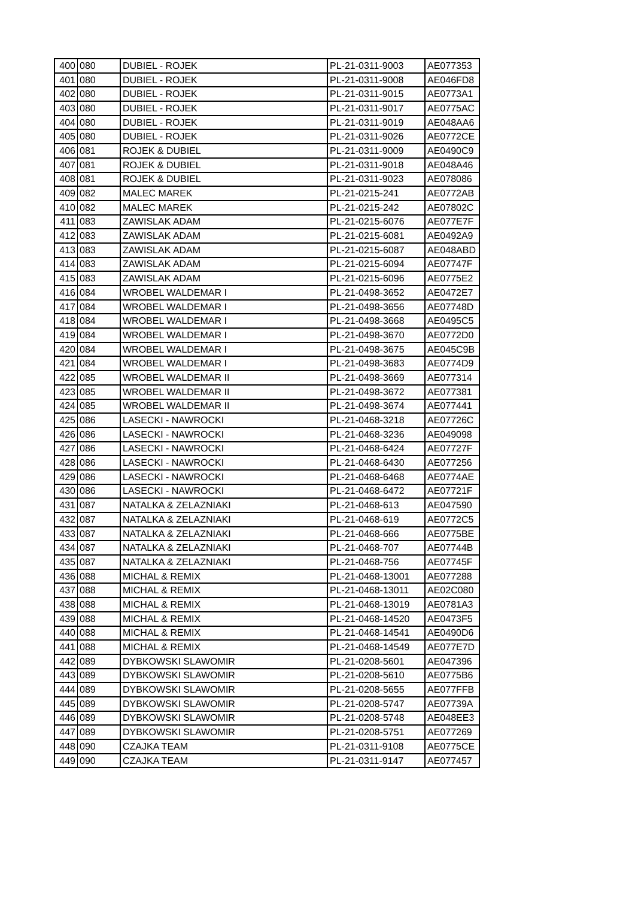| 400 | 080 | DUBIEL - ROJEK | PL-21-0311-9003 | AE077353 |
| 401 | 080 | DUBIEL - ROJEK | PL-21-0311-9008 | AE046FD8 |
| 402 | 080 | DUBIEL - ROJEK | PL-21-0311-9015 | AE0773A1 |
| 403 | 080 | DUBIEL - ROJEK | PL-21-0311-9017 | AE0775AC |
| 404 | 080 | DUBIEL - ROJEK | PL-21-0311-9019 | AE048AA6 |
| 405 | 080 | DUBIEL - ROJEK | PL-21-0311-9026 | AE0772CE |
| 406 | 081 | ROJEK & DUBIEL | PL-21-0311-9009 | AE0490C9 |
| 407 | 081 | ROJEK & DUBIEL | PL-21-0311-9018 | AE048A46 |
| 408 | 081 | ROJEK & DUBIEL | PL-21-0311-9023 | AE078086 |
| 409 | 082 | MALEC MAREK | PL-21-0215-241 | AE0772AB |
| 410 | 082 | MALEC MAREK | PL-21-0215-242 | AE07802C |
| 411 | 083 | ZAWISLAK ADAM | PL-21-0215-6076 | AE077E7F |
| 412 | 083 | ZAWISLAK ADAM | PL-21-0215-6081 | AE0492A9 |
| 413 | 083 | ZAWISLAK ADAM | PL-21-0215-6087 | AE048ABD |
| 414 | 083 | ZAWISLAK ADAM | PL-21-0215-6094 | AE07747F |
| 415 | 083 | ZAWISLAK ADAM | PL-21-0215-6096 | AE0775E2 |
| 416 | 084 | WROBEL WALDEMAR I | PL-21-0498-3652 | AE0472E7 |
| 417 | 084 | WROBEL WALDEMAR I | PL-21-0498-3656 | AE07748D |
| 418 | 084 | WROBEL WALDEMAR I | PL-21-0498-3668 | AE0495C5 |
| 419 | 084 | WROBEL WALDEMAR I | PL-21-0498-3670 | AE0772D0 |
| 420 | 084 | WROBEL WALDEMAR I | PL-21-0498-3675 | AE045C9B |
| 421 | 084 | WROBEL WALDEMAR I | PL-21-0498-3683 | AE0774D9 |
| 422 | 085 | WROBEL WALDEMAR II | PL-21-0498-3669 | AE077314 |
| 423 | 085 | WROBEL WALDEMAR II | PL-21-0498-3672 | AE077381 |
| 424 | 085 | WROBEL WALDEMAR II | PL-21-0498-3674 | AE077441 |
| 425 | 086 | LASECKI - NAWROCKI | PL-21-0468-3218 | AE07726C |
| 426 | 086 | LASECKI - NAWROCKI | PL-21-0468-3236 | AE049098 |
| 427 | 086 | LASECKI - NAWROCKI | PL-21-0468-6424 | AE07727F |
| 428 | 086 | LASECKI - NAWROCKI | PL-21-0468-6430 | AE077256 |
| 429 | 086 | LASECKI - NAWROCKI | PL-21-0468-6468 | AE0774AE |
| 430 | 086 | LASECKI - NAWROCKI | PL-21-0468-6472 | AE07721F |
| 431 | 087 | NATALKA & ZELAZNIAKI | PL-21-0468-613 | AE047590 |
| 432 | 087 | NATALKA & ZELAZNIAKI | PL-21-0468-619 | AE0772C5 |
| 433 | 087 | NATALKA & ZELAZNIAKI | PL-21-0468-666 | AE0775BE |
| 434 | 087 | NATALKA & ZELAZNIAKI | PL-21-0468-707 | AE07744B |
| 435 | 087 | NATALKA & ZELAZNIAKI | PL-21-0468-756 | AE07745F |
| 436 | 088 | MICHAL & REMIX | PL-21-0468-13001 | AE077288 |
| 437 | 088 | MICHAL & REMIX | PL-21-0468-13011 | AE02C080 |
| 438 | 088 | MICHAL & REMIX | PL-21-0468-13019 | AE0781A3 |
| 439 | 088 | MICHAL & REMIX | PL-21-0468-14520 | AE0473F5 |
| 440 | 088 | MICHAL & REMIX | PL-21-0468-14541 | AE0490D6 |
| 441 | 088 | MICHAL & REMIX | PL-21-0468-14549 | AE077E7D |
| 442 | 089 | DYBKOWSKI SLAWOMIR | PL-21-0208-5601 | AE047396 |
| 443 | 089 | DYBKOWSKI SLAWOMIR | PL-21-0208-5610 | AE0775B6 |
| 444 | 089 | DYBKOWSKI SLAWOMIR | PL-21-0208-5655 | AE077FFB |
| 445 | 089 | DYBKOWSKI SLAWOMIR | PL-21-0208-5747 | AE07739A |
| 446 | 089 | DYBKOWSKI SLAWOMIR | PL-21-0208-5748 | AE048EE3 |
| 447 | 089 | DYBKOWSKI SLAWOMIR | PL-21-0208-5751 | AE077269 |
| 448 | 090 | CZAJKA TEAM | PL-21-0311-9108 | AE0775CE |
| 449 | 090 | CZAJKA TEAM | PL-21-0311-9147 | AE077457 |